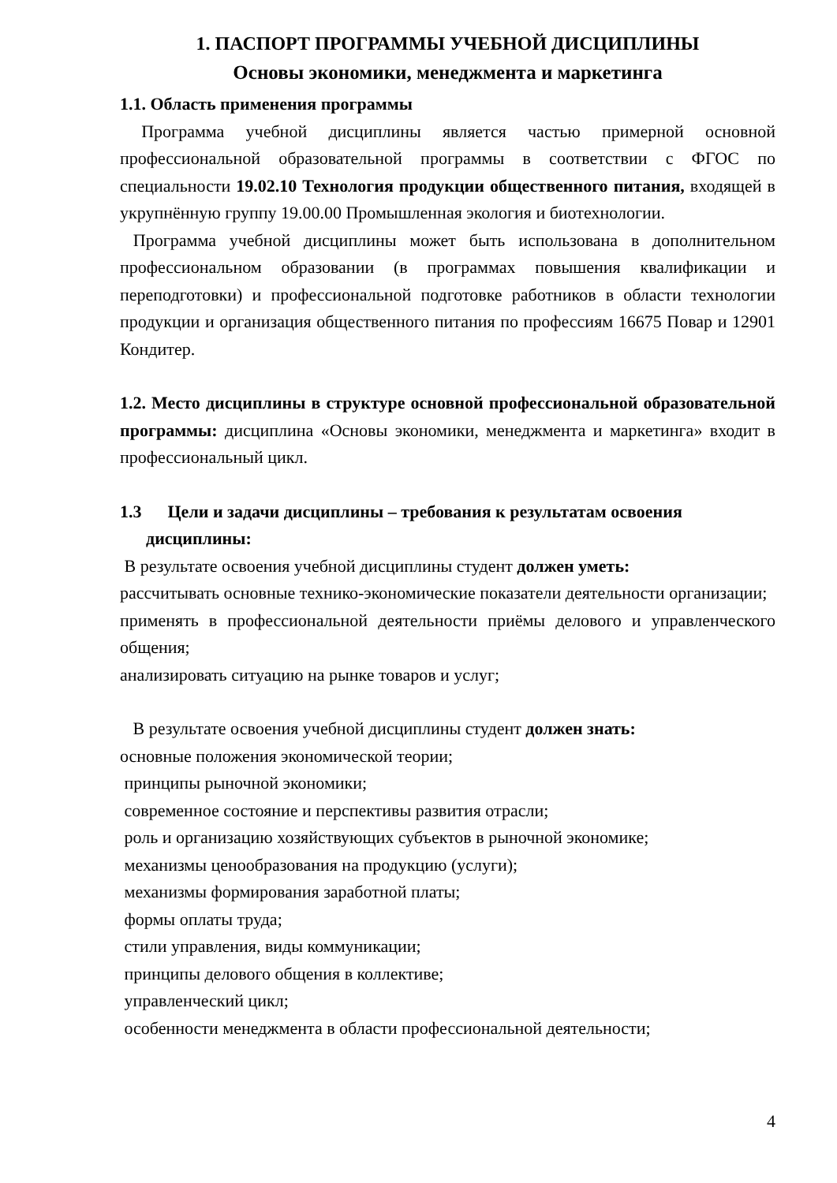1. ПАСПОРТ ПРОГРАММЫ УЧЕБНОЙ ДИСЦИПЛИНЫ
Основы экономики, менеджмента и маркетинга
1.1. Область применения программы
Программа учебной дисциплины является частью примерной основной профессиональной образовательной программы в соответствии с ФГОС по специальности 19.02.10 Технология продукции общественного питания, входящей в укрупнённую группу 19.00.00 Промышленная экология и биотехнологии.
Программа учебной дисциплины может быть использована в дополнительном профессиональном образовании (в программах повышения квалификации и переподготовки) и профессиональной подготовке работников в области технологии продукции и организация общественного питания по профессиям 16675 Повар и 12901 Кондитер.
1.2. Место дисциплины в структуре основной профессиональной образовательной программы: дисциплина «Основы экономики, менеджмента и маркетинга» входит в профессиональный цикл.
1.3 Цели и задачи дисциплины – требования к результатам освоения
дисциплины:
В результате освоения учебной дисциплины студент должен уметь:
рассчитывать основные технико-экономические показатели деятельности организации;
применять в профессиональной деятельности приёмы делового и управленческого общения;
анализировать ситуацию на рынке товаров и услуг;
В результате освоения учебной дисциплины студент должен знать:
основные положения экономической теории;
принципы рыночной экономики;
современное состояние и перспективы развития отрасли;
роль и организацию хозяйствующих субъектов в рыночной экономике;
механизмы ценообразования на продукцию (услуги);
механизмы формирования заработной платы;
формы оплаты труда;
стили управления, виды коммуникации;
принципы делового общения в коллективе;
управленческий цикл;
особенности менеджмента в области профессиональной деятельности;
4